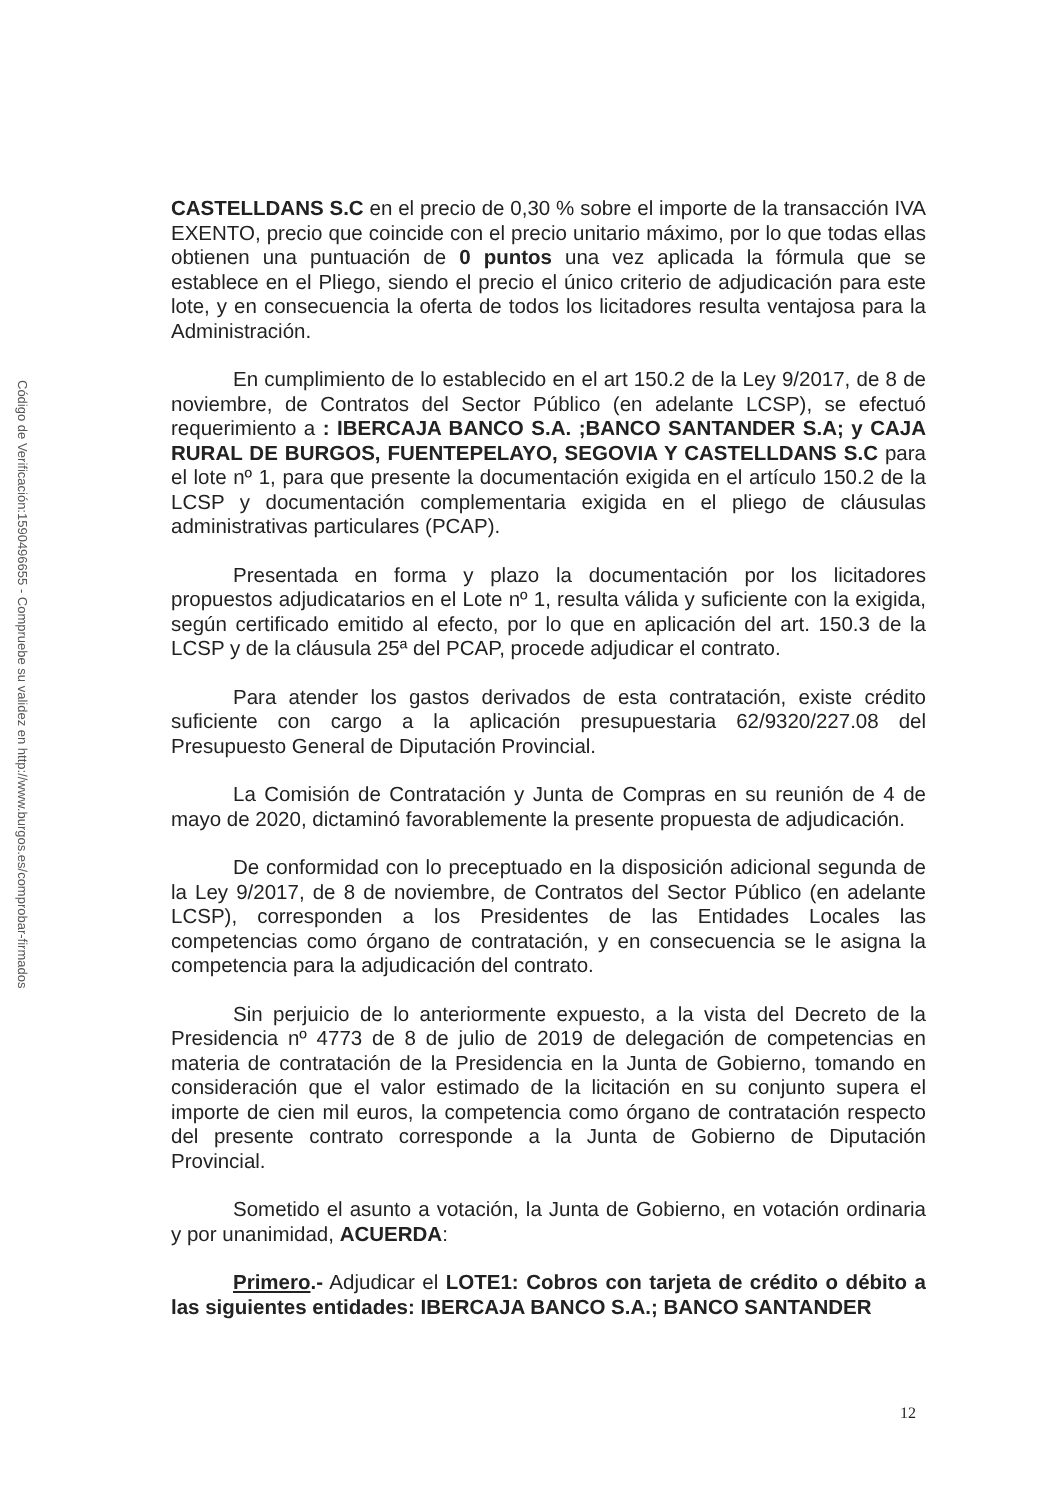Código de Verificación:1590496655 - Compruebe su validez en http://www.burgos.es/comprobar-firmados
CASTELLDANS S.C en el precio de 0,30 % sobre el importe de la transacción IVA EXENTO, precio que coincide con el precio unitario máximo, por lo que todas ellas obtienen una puntuación de 0 puntos una vez aplicada la fórmula que se establece en el Pliego, siendo el precio el único criterio de adjudicación para este lote, y en consecuencia la oferta de todos los licitadores resulta ventajosa para la Administración.
En cumplimiento de lo establecido en el art 150.2 de la Ley 9/2017, de 8 de noviembre, de Contratos del Sector Público (en adelante LCSP), se efectuó requerimiento a : IBERCAJA BANCO S.A. ;BANCO SANTANDER S.A; y CAJA RURAL DE BURGOS, FUENTEPELAYO, SEGOVIA Y CASTELLDANS S.C para el lote nº 1, para que presente la documentación exigida en el artículo 150.2 de la LCSP y documentación complementaria exigida en el pliego de cláusulas administrativas particulares (PCAP).
Presentada en forma y plazo la documentación por los licitadores propuestos adjudicatarios en el Lote nº 1, resulta válida y suficiente con la exigida, según certificado emitido al efecto, por lo que en aplicación del art. 150.3 de la LCSP y de la cláusula 25ª del PCAP, procede adjudicar el contrato.
Para atender los gastos derivados de esta contratación, existe crédito suficiente con cargo a la aplicación presupuestaria 62/9320/227.08 del Presupuesto General de Diputación Provincial.
La Comisión de Contratación y Junta de Compras en su reunión de 4 de mayo de 2020, dictaminó favorablemente la presente propuesta de adjudicación.
De conformidad con lo preceptuado en la disposición adicional segunda de la Ley 9/2017, de 8 de noviembre, de Contratos del Sector Público (en adelante LCSP), corresponden a los Presidentes de las Entidades Locales las competencias como órgano de contratación, y en consecuencia se le asigna la competencia para la adjudicación del contrato.
Sin perjuicio de lo anteriormente expuesto, a la vista del Decreto de la Presidencia nº 4773 de 8 de julio de 2019 de delegación de competencias en materia de contratación de la Presidencia en la Junta de Gobierno, tomando en consideración que el valor estimado de la licitación en su conjunto supera el importe de cien mil euros, la competencia como órgano de contratación respecto del presente contrato corresponde a la Junta de Gobierno de Diputación Provincial.
Sometido el asunto a votación, la Junta de Gobierno, en votación ordinaria y por unanimidad, ACUERDA:
Primero.- Adjudicar el LOTE1: Cobros con tarjeta de crédito o débito a las siguientes entidades: IBERCAJA BANCO S.A.; BANCO SANTANDER
12